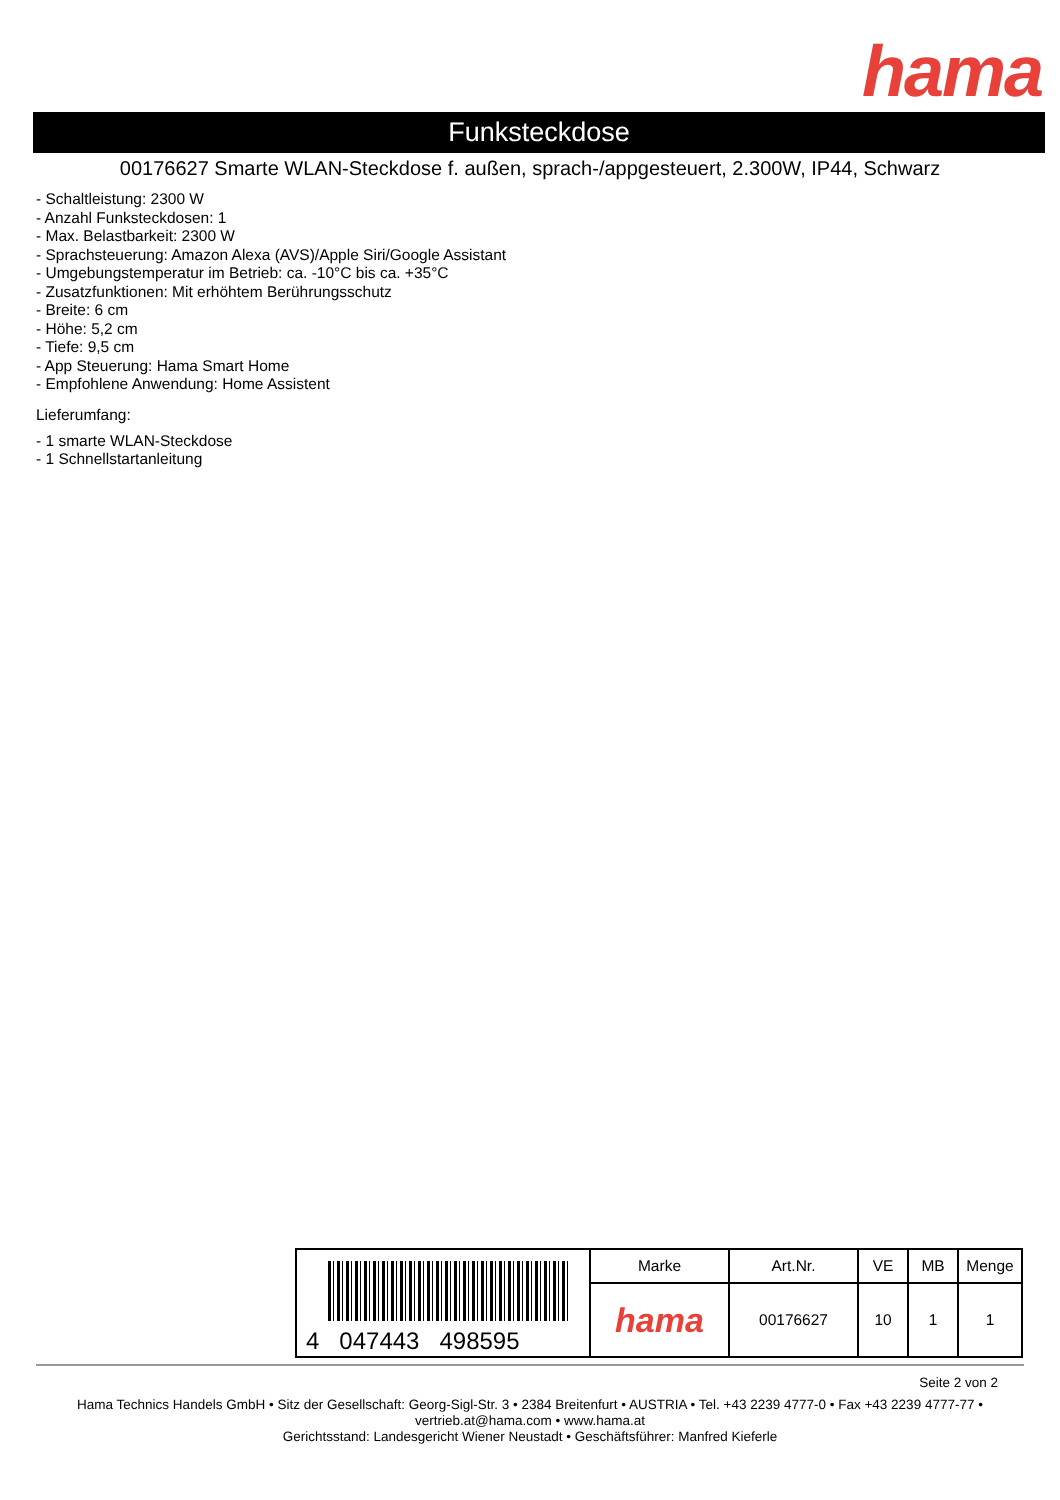hama
Funksteckdose
00176627 Smarte WLAN-Steckdose f. außen, sprach-/appgesteuert, 2.300W, IP44, Schwarz
- Schaltleistung: 2300 W
- Anzahl Funksteckdosen: 1
- Max. Belastbarkeit: 2300 W
- Sprachsteuerung: Amazon Alexa (AVS)/Apple Siri/Google Assistant
- Umgebungstemperatur im Betrieb: ca. -10°C bis ca. +35°C
- Zusatzfunktionen: Mit erhöhtem Berührungsschutz
- Breite: 6 cm
- Höhe: 5,2 cm
- Tiefe: 9,5 cm
- App Steuerung: Hama Smart Home
- Empfohlene Anwendung: Home Assistent
Lieferumfang:
- 1 smarte WLAN-Steckdose
- 1 Schnellstartanleitung
| 4 047443 498595 | Marke | Art.Nr. | VE | MB | Menge |
| | hama | 00176627 | 10 | 1 | 1 |
Seite 2 von 2
Hama Technics Handels GmbH • Sitz der Gesellschaft: Georg-Sigl-Str. 3 • 2384 Breitenfurt • AUSTRIA • Tel. +43 2239 4777-0 • Fax +43 2239 4777-77 •
vertrieb.at@hama.com • www.hama.at
Gerichtsstand: Landesgericht Wiener Neustadt • Geschäftsführer: Manfred Kieferle